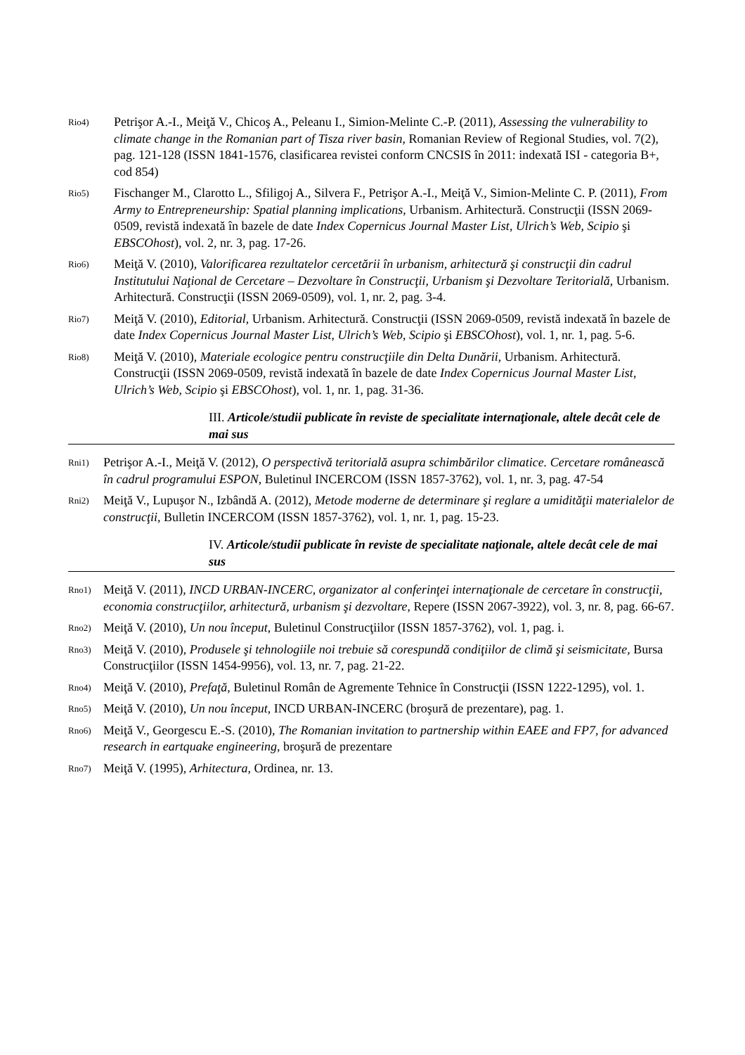Rio4) Petrişor A.-I., Meiţă V., Chicoş A., Peleanu I., Simion-Melinte C.-P. (2011), Assessing the vulnerability to climate change in the Romanian part of Tisza river basin, Romanian Review of Regional Studies, vol. 7(2), pag. 121-128 (ISSN 1841-1576, clasificarea revistei conform CNCSIS în 2011: indexată ISI - categoria B+, cod 854)
Rio5) Fischanger M., Clarotto L., Sfiligoj A., Silvera F., Petrişor A.-I., Meiţă V., Simion-Melinte C. P. (2011), From Army to Entrepreneurship: Spatial planning implications, Urbanism. Arhitectură. Construcţii (ISSN 2069-0509, revistă indexată în bazele de date Index Copernicus Journal Master List, Ulrich’s Web, Scipio şi EBSCOhost), vol. 2, nr. 3, pag. 17-26.
Rio6) Meiţă V. (2010), Valorificarea rezultatelor cercetării în urbanism, arhitectură şi construcţii din cadrul Institutului Naţional de Cercetare – Dezvoltare în Construcţii, Urbanism şi Dezvoltare Teritorială, Urbanism. Arhitectură. Construcţii (ISSN 2069-0509), vol. 1, nr. 2, pag. 3-4.
Rio7) Meiţă V. (2010), Editorial, Urbanism. Arhitectură. Construcţii (ISSN 2069-0509, revistă indexată în bazele de date Index Copernicus Journal Master List, Ulrich’s Web, Scipio şi EBSCOhost), vol. 1, nr. 1, pag. 5-6.
Rio8) Meiţă V. (2010), Materiale ecologice pentru construcţiile din Delta Dunării, Urbanism. Arhitectură. Construcţii (ISSN 2069-0509, revistă indexată în bazele de date Index Copernicus Journal Master List, Ulrich’s Web, Scipio şi EBSCOhost), vol. 1, nr. 1, pag. 31-36.
III. Articole/studii publicate în reviste de specialitate internaţionale, altele decât cele de mai sus
Rni1) Petrişor A.-I., Meiţă V. (2012), O perspectivă teritorială asupra schimbărilor climatice. Cercetare românească în cadrul programului ESPON, Buletinul INCERCOM (ISSN 1857-3762), vol. 1, nr. 3, pag. 47-54
Rni2) Meiţă V., Lupuşor N., Izbândă A. (2012), Metode moderne de determinare şi reglare a umidităţii materialelor de construcţii, Bulletin INCERCOM (ISSN 1857-3762), vol. 1, nr. 1, pag. 15-23.
IV. Articole/studii publicate în reviste de specialitate naţionale, altele decât cele de mai sus
Rno1) Meiţă V. (2011), INCD URBAN-INCERC, organizator al conferinţei internaţionale de cercetare în construcţii, economia construcţiilor, arhitectură, urbanism şi dezvoltare, Repere (ISSN 2067-3922), vol. 3, nr. 8, pag. 66-67.
Rno2) Meiţă V. (2010), Un nou început, Buletinul Construcţiilor (ISSN 1857-3762), vol. 1, pag. i.
Rno3) Meiţă V. (2010), Produsele şi tehnologiile noi trebuie să corespundă condiţiilor de climă şi seismicitate, Bursa Construcţiilor (ISSN 1454-9956), vol. 13, nr. 7, pag. 21-22.
Rno4) Meiţă V. (2010), Prefaţă, Buletinul Român de Agremente Tehnice în Construcţii (ISSN 1222-1295), vol. 1.
Rno5) Meiţă V. (2010), Un nou început, INCD URBAN-INCERC (broşură de prezentare), pag. 1.
Rno6) Meiţă V., Georgescu E.-S. (2010), The Romanian invitation to partnership within EAEE and FP7, for advanced research in eartquake engineering, broşură de prezentare
Rno7) Meiţă V. (1995), Arhitectura, Ordinea, nr. 13.